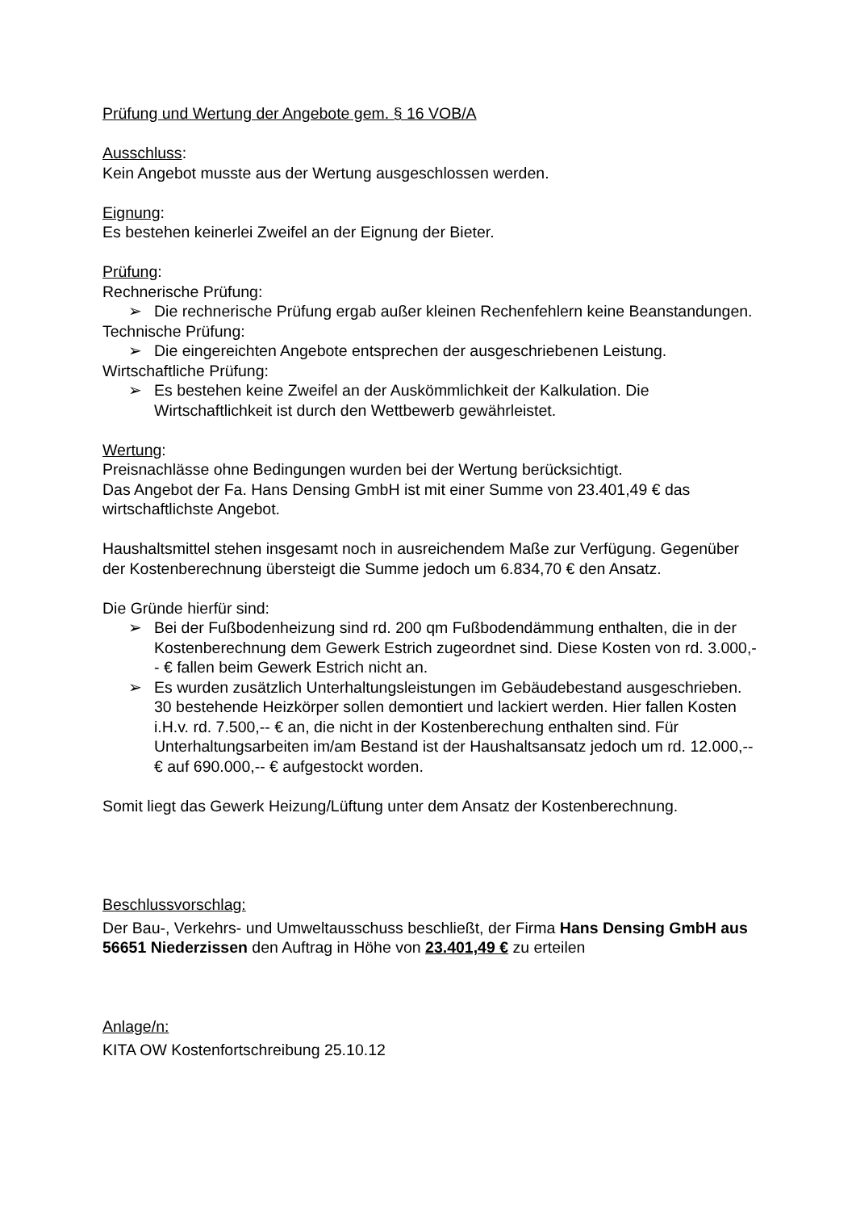Prüfung und Wertung der Angebote gem. § 16 VOB/A
Ausschluss:
Kein Angebot musste aus der Wertung ausgeschlossen werden.
Eignung:
Es bestehen keinerlei Zweifel an der Eignung der Bieter.
Prüfung:
Rechnerische Prüfung:
➢ Die rechnerische Prüfung ergab außer kleinen Rechenfehlern keine Beanstandungen.
Technische Prüfung:
➢ Die eingereichten Angebote entsprechen der ausgeschriebenen Leistung.
Wirtschaftliche Prüfung:
➢ Es bestehen keine Zweifel an der Auskömmlichkeit der Kalkulation. Die Wirtschaftlichkeit ist durch den Wettbewerb gewährleistet.
Wertung:
Preisnachlässe ohne Bedingungen wurden bei der Wertung berücksichtigt.
Das Angebot der Fa. Hans Densing GmbH ist mit einer Summe von 23.401,49 € das wirtschaftlichste Angebot.
Haushaltsmittel stehen insgesamt noch in ausreichendem Maße zur Verfügung. Gegenüber der Kostenberechnung übersteigt die Summe jedoch um 6.834,70 € den Ansatz.
Die Gründe hierfür sind:
➢ Bei der Fußbodenheizung sind rd. 200 qm Fußbodendämmung enthalten, die in der Kostenberechnung dem Gewerk Estrich zugeordnet sind. Diese Kosten von rd. 3.000,-- € fallen beim Gewerk Estrich nicht an.
➢ Es wurden zusätzlich Unterhaltungsleistungen im Gebäudebestand ausgeschrieben. 30 bestehende Heizkörper sollen demontiert und lackiert werden. Hier fallen Kosten i.H.v. rd. 7.500,-- € an, die nicht in der Kostenberechung enthalten sind. Für Unterhaltungsarbeiten im/am Bestand ist der Haushaltsansatz jedoch um rd. 12.000,-- € auf 690.000,-- € aufgestockt worden.
Somit liegt das Gewerk Heizung/Lüftung unter dem Ansatz der Kostenberechnung.
Beschlussvorschlag:
Der Bau-, Verkehrs- und Umweltausschuss beschließt, der Firma Hans Densing GmbH aus 56651 Niederzissen den Auftrag in Höhe von 23.401,49 € zu erteilen
Anlage/n:
KITA OW Kostenfortschreibung 25.10.12